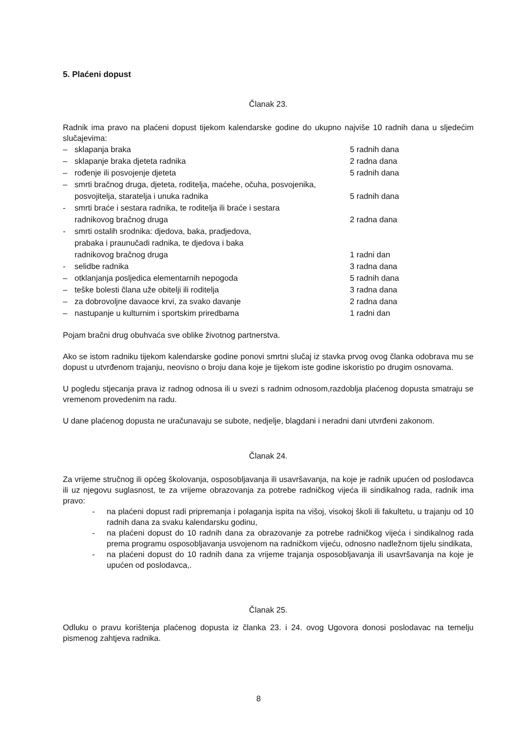5. Plaćeni dopust
Članak 23.
Radnik ima pravo na plaćeni dopust tijekom kalendarske godine do ukupno najviše 10 radnih dana u sljedećim slučajevima:
– sklapanja braka 5 radnih dana
– sklapanje braka djeteta radnika 2 radna dana
– rođenje ili posvojenje djeteta 5 radnih dana
– smrti bračnog druga, djeteta, roditelja, maćehe, očuha, posvojenika,
posvojitelja, staratelja i unuka radnika 5 radnih dana
- smrti braće i sestara radnika, te roditelja ili braće i sestara
radnikovog bračnog druga 2 radna dana
- smrti ostalih srodnika: djedova, baka, pradjedova,
prabaka i praunučadi radnika, te djedova i baka
radnikovog bračnog druga 1 radni dan
- selidbe radnika 3 radna dana
– otklanjanja posljedica elementarnih nepogoda 5 radnih dana
– teške bolesti člana uže obitelji ili roditelja 3 radna dana
– za dobrovoljne davaoce krvi, za svako davanje 2 radna dana
– nastupanje u kulturnim i sportskim priredbama 1 radni dan
Pojam bračni drug obuhvaća sve oblike životnog partnerstva.
Ako se istom radniku tijekom kalendarske godine ponovi smrtni slučaj iz stavka prvog ovog članka odobrava mu se dopust u utvrđenom trajanju, neovisno o broju dana koje je tijekom iste godine iskoristio po drugim osnovama.
U pogledu stjecanja prava iz radnog odnosa ili u svezi s radnim odnosom,razdoblja plaćenog dopusta smatraju se vremenom provedenim na radu.
U dane plaćenog dopusta ne uračunavaju se subote, nedjelje, blagdani i neradni dani utvrđeni zakonom.
Članak 24.
Za vrijeme stručnog ili općeg školovanja, osposobljavanja ili usavršavanja, na koje je radnik upućen od poslodavca ili uz njegovu suglasnost, te za vrijeme obrazovanja za potrebe radničkog vijeća ili sindikalnog rada, radnik ima pravo:
- na plaćeni dopust radi pripremanja i polaganja ispita na višoj, visokoj školi ili fakultetu, u trajanju od 10 radnih dana za svaku kalendarsku godinu,
- na plaćeni dopust do 10 radnih dana za obrazovanje za potrebe radničkog vijeća i sindikalnog rada prema programu osposobljavanja usvojenom na radničkom vijeću, odnosno nadležnom tijelu sindikata,
- na plaćeni dopust do 10 radnih dana za vrijeme trajanja osposobljavanja ili usavršavanja na koje je upućen od poslodavca,.
Članak 25.
Odluku o pravu korištenja plaćenog dopusta iz članka 23. i 24. ovog Ugovora donosi poslodavac na temelju pismenog zahtjeva radnika.
8